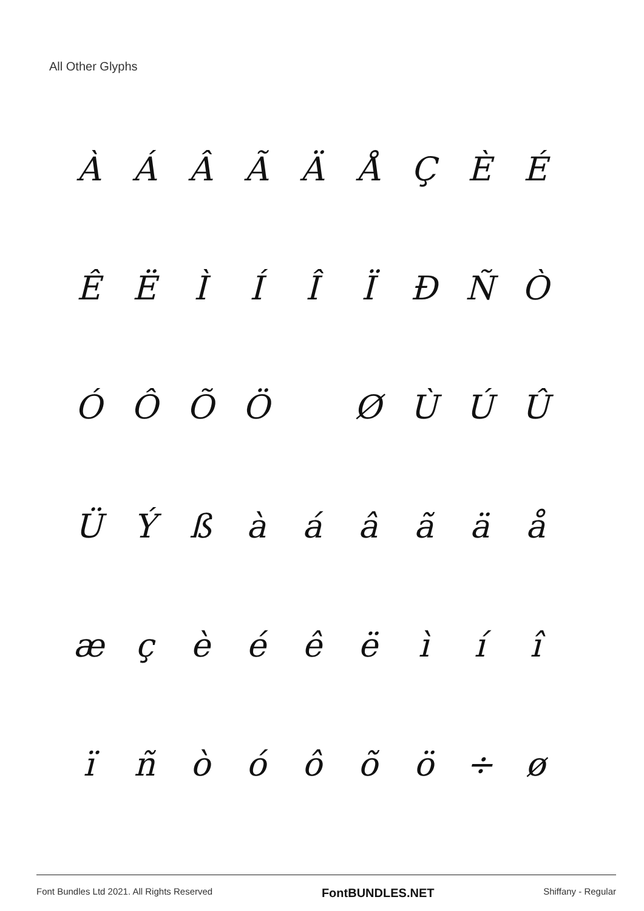All Other Glyphs
ÀÁÂÃÄÅÇÈÉ
ÊËÌÍÎÏĐÑÒ
ÓÔÕÖ ØÙÚÛ
ÜÝßàáâãäå
æçèéêëìíî
ïñòóôõö ÷ ø
Font Bundles Ltd 2021. All Rights Reserved FontBUNDLES.NET Shiffany - Regular